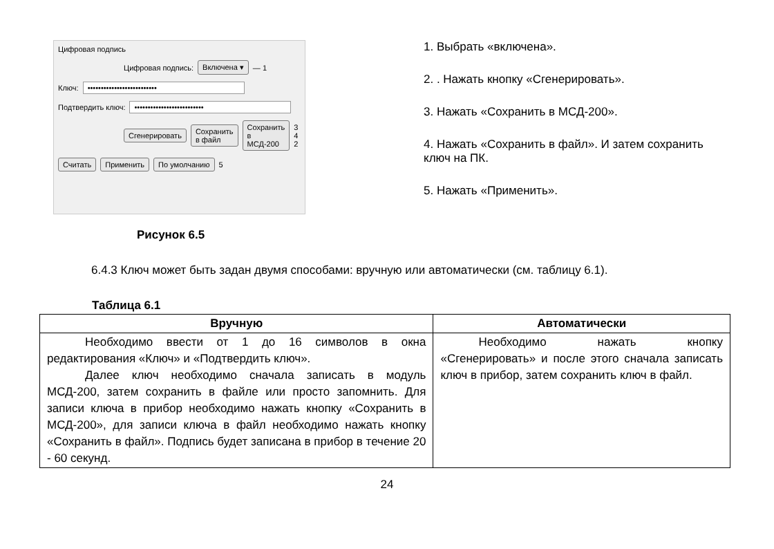Цифровая подпись
Цифровая подпись: Включена ▾ — 1
Ключ: ••••••••••••••••••••••••••
Подтвердить ключ: ••••••••••••••••••••••••••
Сгенерировать Сохранить в файл Сохранить в МСД-200 3 4 2
Считать Применить По умолчанию 5
Рисунок 6.5
1. Выбрать «включена».
2. . Нажать кнопку «Сгенерировать».
3. Нажать «Сохранить в МСД-200».
4. Нажать «Сохранить в файл». И затем сохранить ключ на ПК.
5. Нажать «Применить».
6.4.3 Ключ может быть задан двумя способами: вручную или автоматически (см. таблицу 6.1).
Таблица 6.1
| Вручную | Автоматически |
| --- | --- |
| Необходимо ввести от 1 до 16 символов в окна редактирования «Ключ» и «Подтвердить ключ». Далее ключ необходимо сначала записать в модуль МСД-200, затем сохранить в файле или просто запомнить. Для записи ключа в прибор необходимо нажать кнопку «Сохранить в МСД-200», для записи ключа в файл необходимо нажать кнопку «Сохранить в файл». Подпись будет записана в прибор в течение 20 - 60 секунд. | Необходимо нажать кнопку «Сгенерировать» и после этого сначала записать ключ в прибор, затем сохранить ключ в файл. |
24